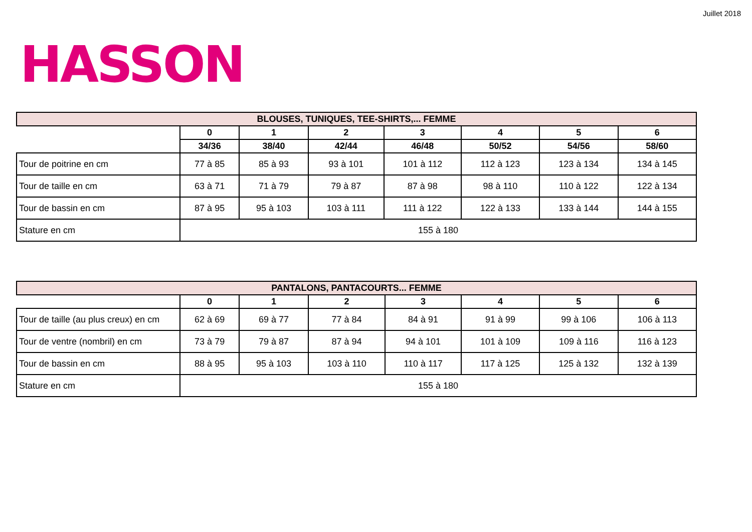Juillet 2018
HASSON
| BLOUSES, TUNIQUES, TEE-SHIRTS,... FEMME | | | | | | | |
| --- | --- | --- | --- | --- | --- | --- | --- |
| | 0 | 1 | 2 | 3 | 4 | 5 | 6 |
| | 34/36 | 38/40 | 42/44 | 46/48 | 50/52 | 54/56 | 58/60 |
| Tour de poitrine en cm | 77 à 85 | 85 à 93 | 93 à 101 | 101 à 112 | 112 à 123 | 123 à 134 | 134 à 145 |
| Tour de taille en cm | 63 à 71 | 71 à 79 | 79 à 87 | 87 à 98 | 98 à 110 | 110 à 122 | 122 à 134 |
| Tour de bassin en cm | 87 à 95 | 95 à 103 | 103 à 111 | 111 à 122 | 122 à 133 | 133 à 144 | 144 à 155 |
| Stature en cm | 155 à 180 | | | | | | |
| PANTALONS, PANTACOURTS... FEMME | | | | | | | |
| --- | --- | --- | --- | --- | --- | --- | --- |
| | 0 | 1 | 2 | 3 | 4 | 5 | 6 |
| Tour de taille (au plus creux) en cm | 62 à 69 | 69 à 77 | 77 à 84 | 84 à 91 | 91 à 99 | 99 à 106 | 106 à 113 |
| Tour de ventre (nombril) en cm | 73 à 79 | 79 à 87 | 87 à 94 | 94 à 101 | 101 à 109 | 109 à 116 | 116 à 123 |
| Tour de bassin en cm | 88 à 95 | 95 à 103 | 103 à 110 | 110 à 117 | 117 à 125 | 125 à 132 | 132 à 139 |
| Stature en cm | 155 à 180 | | | | | | |